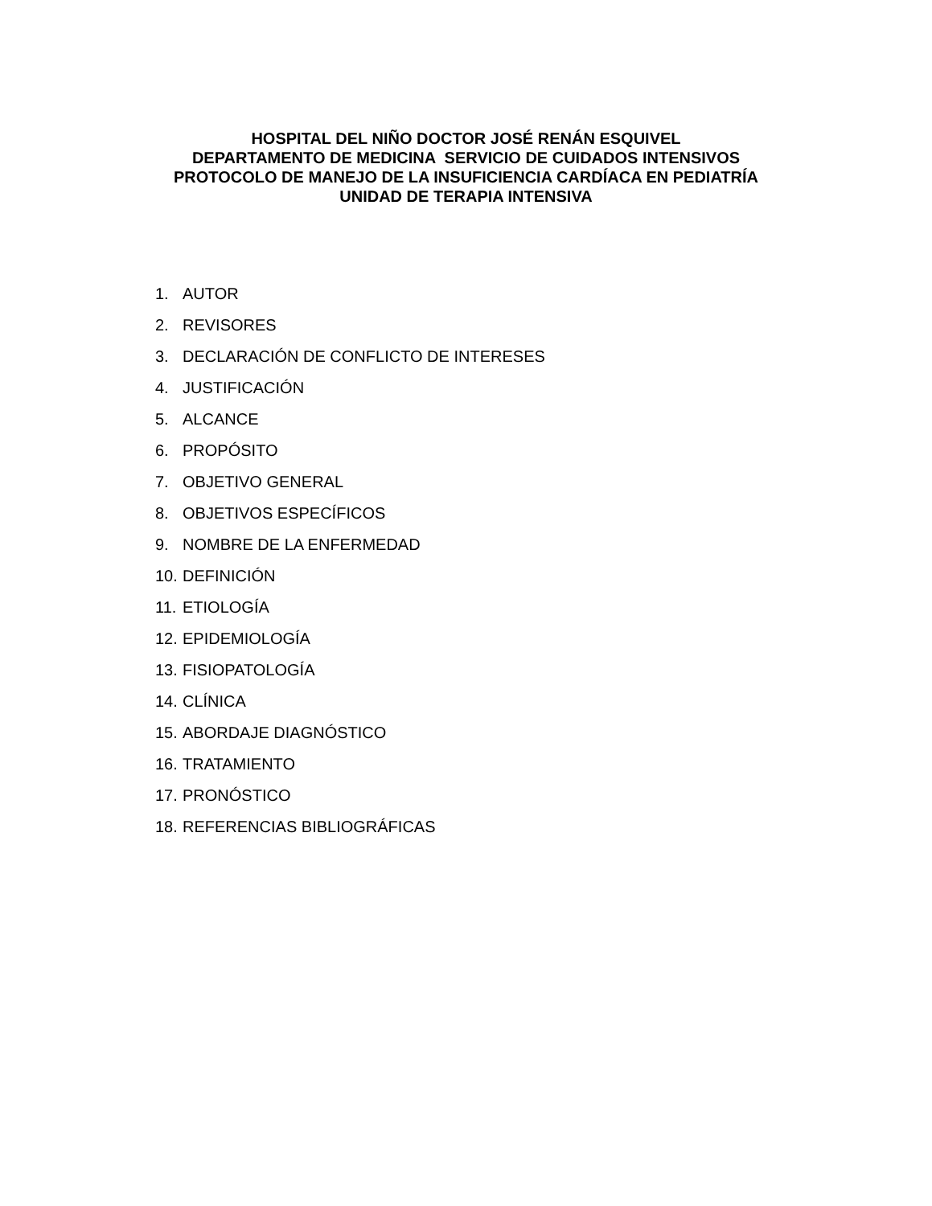HOSPITAL DEL NIÑO DOCTOR JOSÉ RENÁN ESQUIVEL
DEPARTAMENTO DE MEDICINA SERVICIO DE CUIDADOS INTENSIVOS
PROTOCOLO DE MANEJO DE LA INSUFICIENCIA CARDÍACA EN PEDIATRÍA
UNIDAD DE TERAPIA INTENSIVA
1. AUTOR
2. REVISORES
3. DECLARACIÓN DE CONFLICTO DE INTERESES
4. JUSTIFICACIÓN
5. ALCANCE
6. PROPÓSITO
7. OBJETIVO GENERAL
8. OBJETIVOS ESPECÍFICOS
9. NOMBRE DE LA ENFERMEDAD
10. DEFINICIÓN
11. ETIOLOGÍA
12. EPIDEMIOLOGÍA
13. FISIOPATOLOGÍA
14. CLÍNICA
15. ABORDAJE DIAGNÓSTICO
16. TRATAMIENTO
17. PRONÓSTICO
18. REFERENCIAS BIBLIOGRÁFICAS